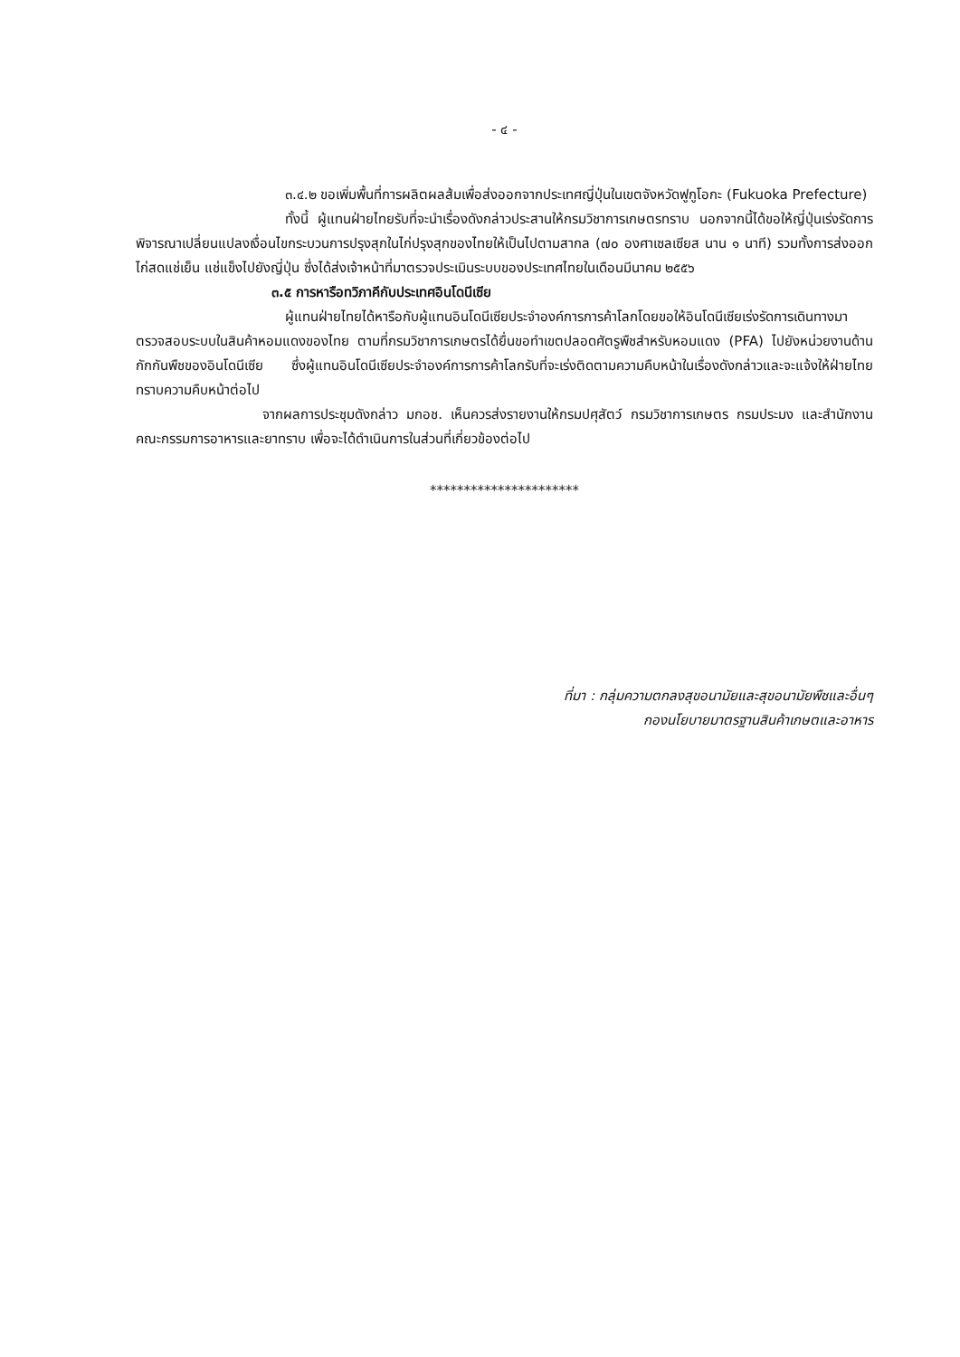- ๔ -
๓.๔.๒ ขอเพิ่มพื้นที่การผลิตผลส้มเพื่อส่งออกจากประเทศญี่ปุ่นในเขตจังหวัดฟูกูโอกะ (Fukuoka Prefecture)
ทั้งนี้ ผู้แทนฝ่ายไทยรับที่จะนำเรื่องดังกล่าวประสานให้กรมวิชาการเกษตรทราบ นอกจากนี้ได้ขอให้ญี่ปุ่นเร่งรัดการพิจารณาเปลี่ยนแปลงเงื่อนไขกระบวนการปรุงสุกในไก่ปรุงสุกของไทยให้เป็นไปตามสากล (๗๐ องศาเซลเซียส นาน ๑ นาที) รวมทั้งการส่งออกไก่สดแช่เย็น แช่แข็งไปยังญี่ปุ่น ซึ่งได้ส่งเจ้าหน้าที่มาตรวจประเมินระบบของประเทศไทยในเดือนมีนาคม ๒๕๕๖
๓.๕ การหารือทวิภาคีกับประเทศอินโดนีเซีย
ผู้แทนฝ่ายไทยได้หารือกับผู้แทนอินโดนีเซียประจำองค์การการค้าโลกโดยขอให้อินโดนีเซียเร่งรัดการเดินทางมาตรวจสอบระบบในสินค้าหอมแดงของไทย ตามที่กรมวิชาการเกษตรได้ยื่นขอทำเขตปลอดศัตรูพืชสำหรับหอมแดง (PFA) ไปยังหน่วยงานด้านกักกันพืชของอินโดนีเซีย ซึ่งผู้แทนอินโดนีเซียประจำองค์การการค้าโลกรับที่จะเร่งติดตามความคืบหน้าในเรื่องดังกล่าวและจะแจ้งให้ฝ่ายไทยทราบความคืบหน้าต่อไป
จากผลการประชุมดังกล่าว มกอช. เห็นควรส่งรายงานให้กรมปศุสัตว์ กรมวิชาการเกษตร กรมประมง และสำนักงานคณะกรรมการอาหารและยาทราบ เพื่อจะได้ดำเนินการในส่วนที่เกี่ยวข้องต่อไป
**********************
ที่มา : กลุ่มความตกลงสุขอนามัยและสุขอนามัยพืชและอื่นๆ
กองนโยบายมาตรฐานสินค้าเกษตและอาหาร